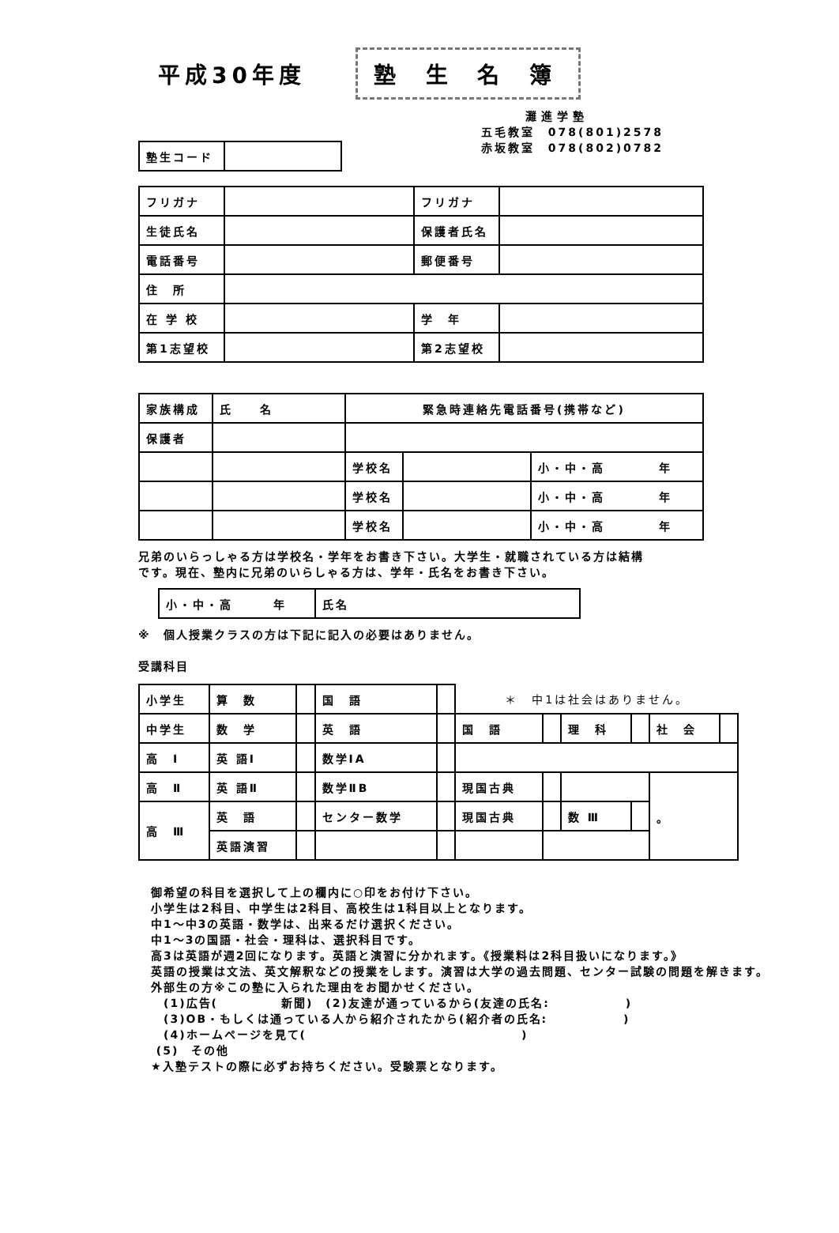平成30年度
塾 生 名 簿
灘進学塾
| 塾生コード | |
五毛教室　078(801)2578
赤坂教室　078(802)0782
| フリガナ | | フリガナ | |
| 生徒氏名 | | 保護者氏名 | |
| 電話番号 | | 郵便番号 | |
| 住 所 | | | |
| 在 学 校 | | 学 年 | |
| 第1志望校 | | 第2志望校 | |
| 家族構成 | 氏 名 | 緊急時連絡先電話番号(携帯など) | | |
| 保護者 | | | | |
| | | 学校名 | | 小・中・高 年 |
| | | 学校名 | | 小・中・高 年 |
| | | 学校名 | | 小・中・高 年 |
兄弟のいらっしゃる方は学校名・学年をお書き下さい。大学生・就職されている方は結構
です。現在、塾内に兄弟のいらしゃる方は、学年・氏名をお書き下さい。
| 小・中・高 年 | 氏名 |
※　個人授業クラスの方は下記に記入の必要はありません。
受講科目
| 小学生 | 算 数 | | 国 語 | | ＊ 中1は社会はありません。 | | | | | |
| 中学生 | 数 学 | | 英 語 | | 国 語 | | 理 科 | | 社 会 | |
| 高 Ⅰ | 英 語Ⅰ | | 数学ⅠA | | | | | | | |
| 高 Ⅱ | 英 語Ⅱ | | 数学ⅡB | | 現国古典 | | | | 。 | |
| 高 Ⅲ | 英 語 | | センター数学 | | 現国古典 | | 数 Ⅲ | | | |
| | 英語演習 | | | | | | | | | |
　御希望の科目を選択して上の欄内に○印をお付け下さい。
　小学生は2科目、中学生は2科目、高校生は1科目以上となります。
　中1～中3の英語・数学は、出来るだけ選択ください。
　中1～3の国語・社会・理科は、選択科目です。
　高3は英語が週2回になります。英語と演習に分かれます。《授業料は2科目扱いになります。》
　英語の授業は文法、英文解釈などの授業をします。演習は大学の過去問題、センター試験の問題を解きます。
　外部生の方※この塾に入られた理由をお聞かせください。
　　(1)広告(　　　　　新聞)　(2)友達が通っているから(友達の氏名:　　　　　　)
　　(3)OB・もしくは通っている人から紹介されたから(紹介者の氏名:　　　　　　)
　　(4)ホームページを見て(　　　　　　　　　　　　　　　　　)
　 (5)　その他
　★入塾テストの際に必ずお持ちください。受験票となります。